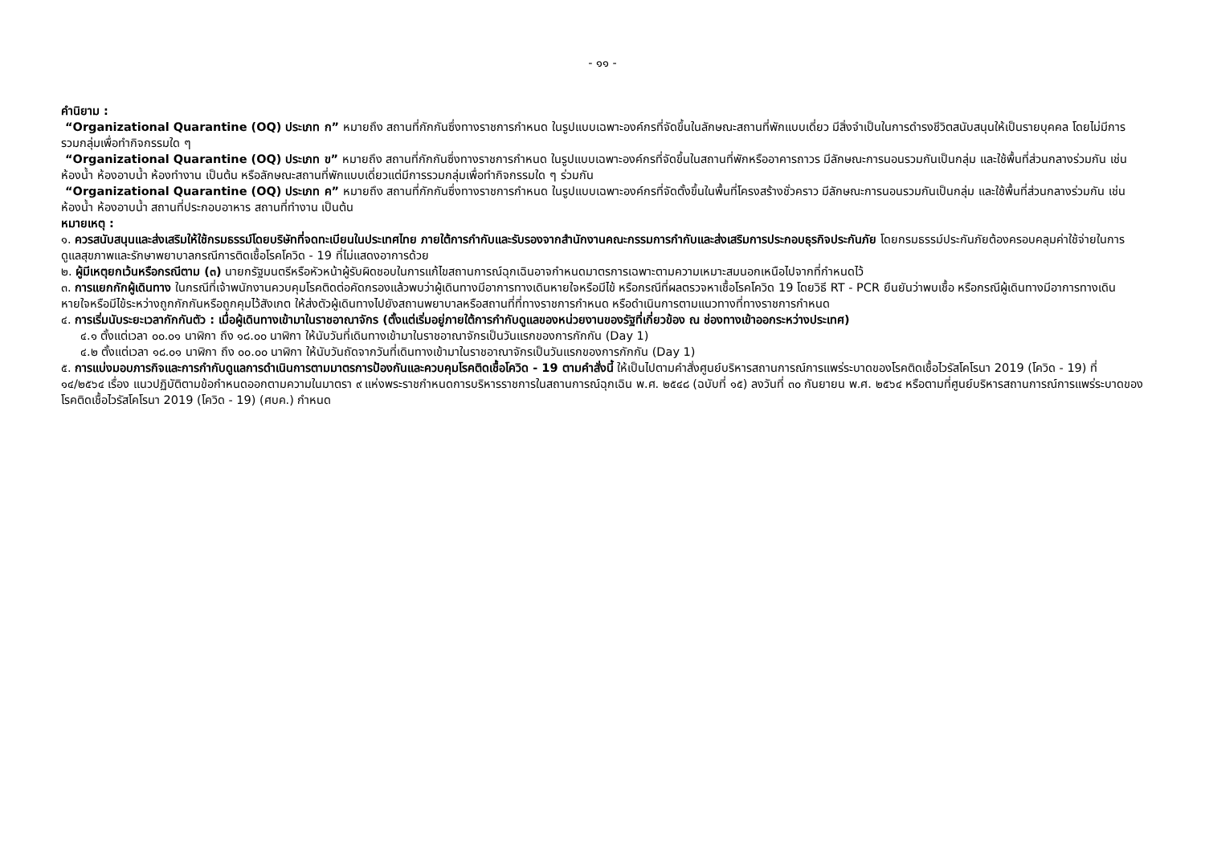- ๑๑ -
คำนิยาม :
“Organizational Quarantine (OQ) ประเภท ก” หมายถึง สถานที่กักกันซึ่งทางราชการกำหนด ในรูปแบบเฉพาะองค์กรที่จัดขึ้นในลักษณะสถานที่พักแบบเดี่ยว มีสิ่งจำเป็นในการดำรงชีวิตสนับสนุนให้เป็นรายบุคคล โดยไม่มีการรวมกลุ่มเพื่อทำกิจกรรมใด ๆ
“Organizational Quarantine (OQ) ประเภท ข” หมายถึง สถานที่กักกันซึ่งทางราชการกำหนด ในรูปแบบเฉพาะองค์กรที่จัดขึ้นในสถานที่พักหรืออาคารถาวร มีลักษณะการนอนรวมกันเป็นกลุ่ม และใช้พื้นที่ส่วนกลางร่วมกัน เช่น ห้องน้ำ ห้องอาบน้ำ ห้องทำงาน เป็นต้น หรือลักษณะสถานที่พักแบบเดี่ยวแต่มีการรวมกลุ่มเพื่อทำกิจกรรมใด ๆ ร่วมกัน
“Organizational Quarantine (OQ) ประเภท ค” หมายถึง สถานที่กักกันซึ่งทางราชการกำหนด ในรูปแบบเฉพาะองค์กรที่จัดตั้งขึ้นในพื้นที่โครงสร้างชั่วคราว มีลักษณะการนอนรวมกันเป็นกลุ่ม และใช้พื้นที่ส่วนกลางร่วมกัน เช่น ห้องน้ำ ห้องอาบน้ำ สถานที่ประกอบอาหาร สถานที่ทำงาน เป็นต้น
หมายเหตุ :
๑. ควรสนับสนุนและส่งเสริมให้ใช้กรมธรรม์โดยบริษัทที่จดทะเบียนในประเทศไทย ภายใต้การกำกับและรับรองจากสำนักงานคณะกรรมการกำกับและส่งเสริมการประกอบธุรกิจประกันภัย โดยกรมธรรม์ประกันภัยต้องครอบคลุมค่าใช้จ่ายในการดูแลสุขภาพและรักษาพยาบาลกรณีการติดเชื้อโรคโควิด - 19 ที่ไม่แสดงอาการด้วย
๒. ผู้มีเหตุยกเว้นหรือกรณีตาม (๓) นายกรัฐมนตรีหรือหัวหน้าผู้รับผิดชอบในการแก้ไขสถานการณ์ฉุกเฉินอาจกำหนดมาตรการเฉพาะตามความเหมาะสมนอกเหนือไปจากที่กำหนดไว้
๓. การแยกกักผู้เดินทาง ในกรณีที่เจ้าพนักงานควบคุมโรคติดต่อคัดกรองแล้วพบว่าผู้เดินทางมีอาการทางเดินหายใจหรือมีไข้ หรือกรณีที่ผลตรวจหาเชื้อโรคโควิด 19 โดยวิธี RT - PCR ยืนยันว่าพบเชื้อ หรือกรณีผู้เดินทางมีอาการทางเดินหายใจหรือมีไข้ระหว่างถูกกักกันหรือถูกคุมไว้สังเกต ให้ส่งตัวผู้เดินทางไปยังสถานพยาบาลหรือสถานที่ที่ทางราชการกำหนด หรือดำเนินการตามแนวทางที่ทางราชการกำหนด
๔. การเริ่มนับระยะเวลากักกันตัว : เมื่อผู้เดินทางเข้ามาในราชอาณาจักร (ตั้งแต่เริ่มอยู่ภายใต้การกำกับดูแลของหน่วยงานของรัฐที่เกี่ยวข้อง ณ ช่องทางเข้าออกระหว่างประเทศ)
๔.๑ ตั้งแต่เวลา ๐๐.๐๑ นาฬิกา ถึง ๑๘.๐๐ นาฬิกา ให้นับวันที่เดินทางเข้ามาในราชอาณาจักรเป็นวันแรกของการกักกัน (Day 1)
๔.๒ ตั้งแต่เวลา ๑๘.๐๑ นาฬิกา ถึง ๐๐.๐๐ นาฬิกา ให้นับวันถัดจากวันที่เดินทางเข้ามาในราชอาณาจักรเป็นวันแรกของการกักกัน (Day 1)
๕. การแบ่งมอบภารกิจและการกำกับดูแลการดำเนินการตามมาตรการป้องกันและควบคุมโรคติดเชื้อโควิด - 19 ตามคำสั่งนี้ ให้เป็นไปตามคำสั่งศูนย์บริหารสถานการณ์การแพร่ระบาดของโรคติดเชื้อไวรัสโคโรนา 2019 (โควิด - 19) ที่ ๑๔/๒๕๖๔ เรื่อง แนวปฏิบัติตามข้อกำหนดออกตามความในมาตรา ๙ แห่งพระราชกำหนดการบริหารราชการในสถานการณ์ฉุกเฉิน พ.ศ. ๒๕๔๘ (ฉบับที่ ๑๕) ลงวันที่ ๓๐ กันยายน พ.ศ. ๒๕๖๔ หรือตามที่ศูนย์บริหารสถานการณ์การแพร่ระบาดของโรคติดเชื้อไวรัสโคโรนา 2019 (โควิด - 19) (ศบค.) กำหนด